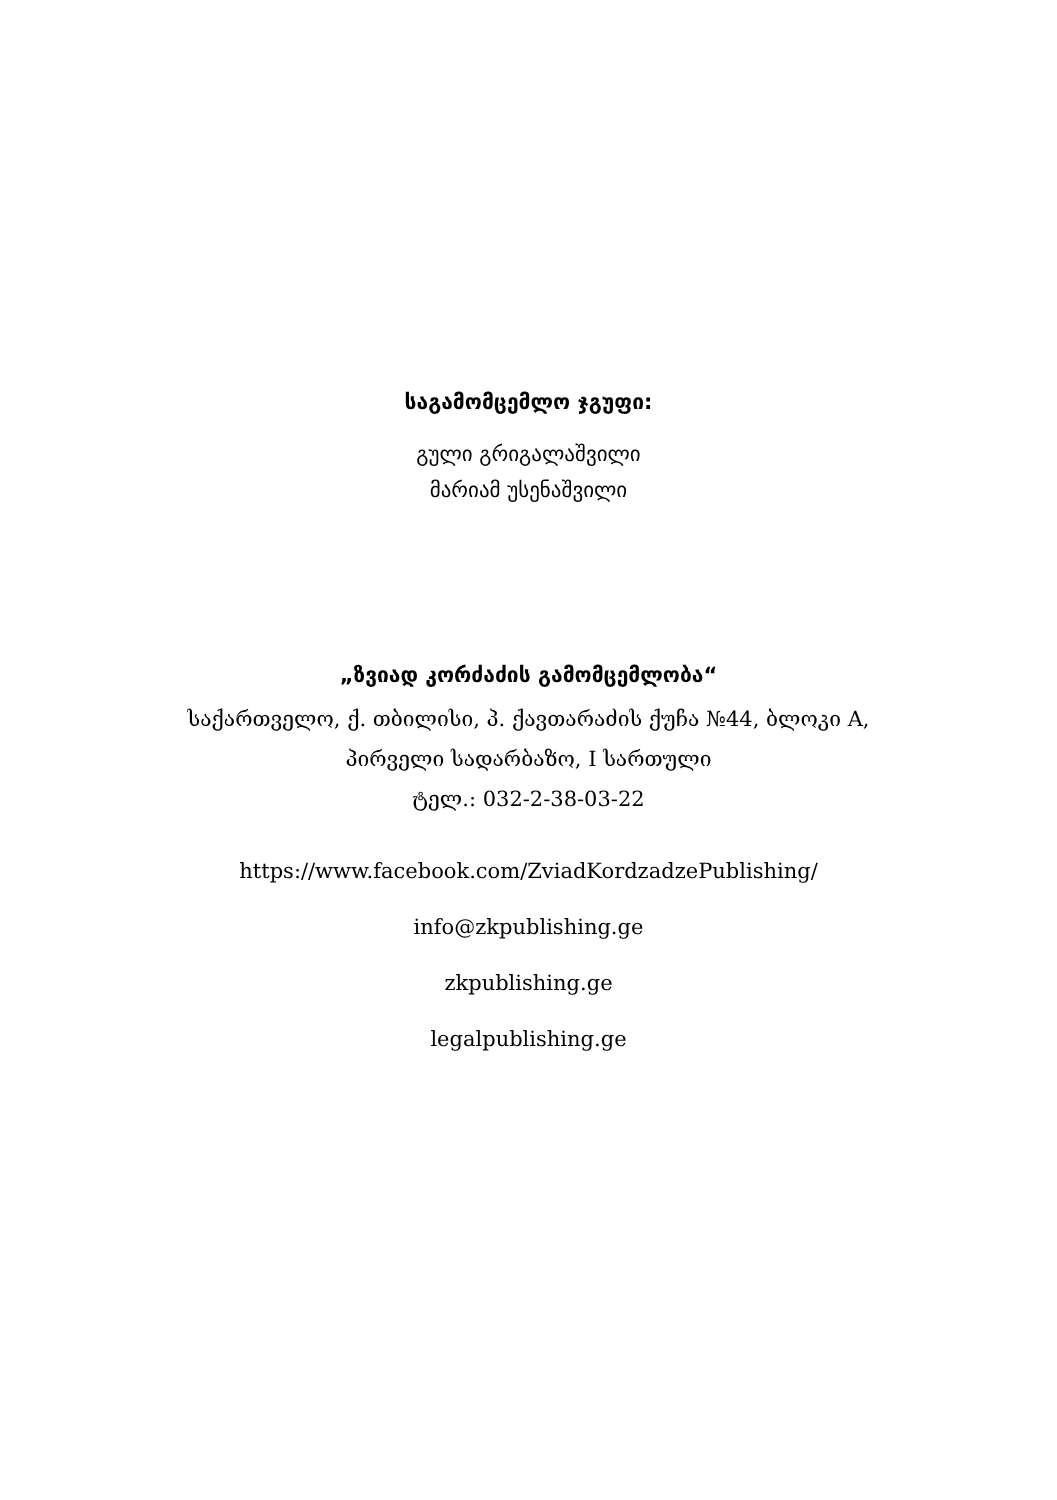საგამომცემლო ჯგუფი:
გული გრიგალაშვილი
მარიამ უსენაშვილი
„ზვიად კორძაძის გამომცემლობა“
საქართველო, ქ. თბილისი, პ. ქავთარაძის ქუჩა №44, ბლოკი A,
პირველი სადარბაზო, I სართული
ტელ.: 032-2-38-03-22
https://www.facebook.com/ZviadKordzadzePublishing/
info@zkpublishing.ge
zkpublishing.ge
legalpublishing.ge